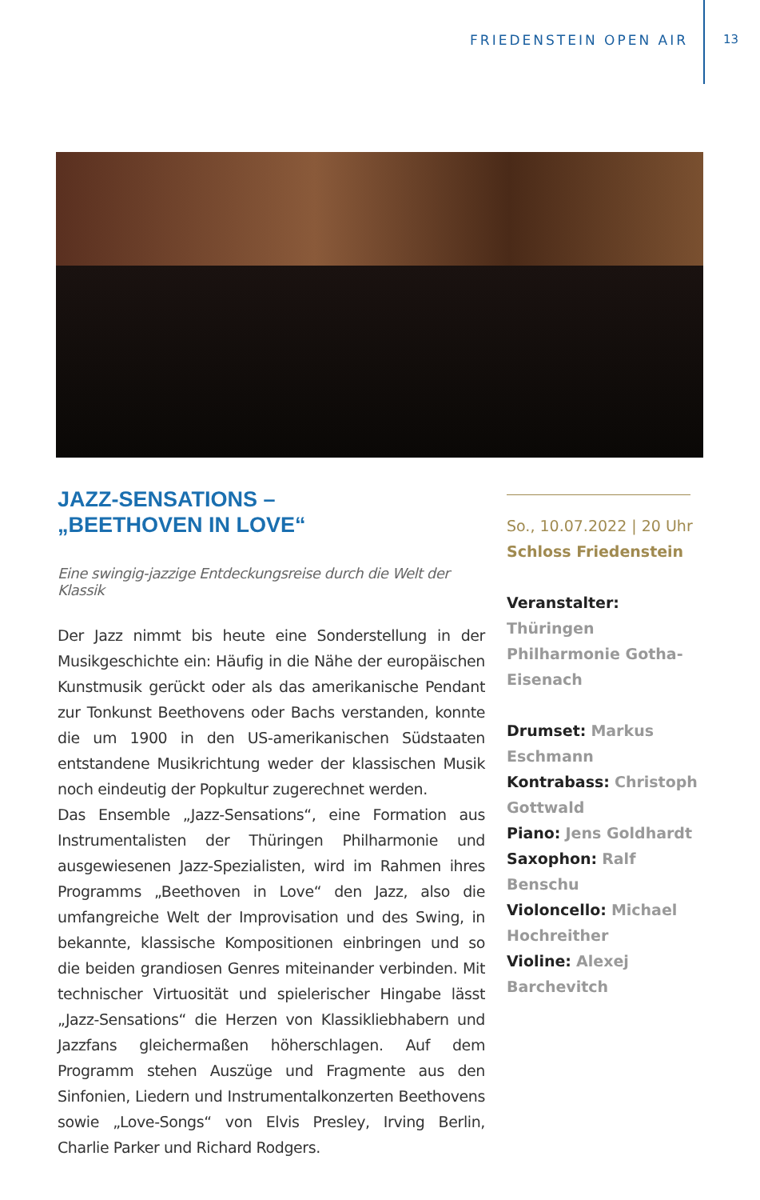FRIEDENSTEIN OPEN AIR 13
JAZZ-SENSATIONS –
„BEETHOVEN IN LOVE“
Eine swingig-jazzige Entdeckungsreise durch die Welt der Klassik
Der Jazz nimmt bis heute eine Sonderstellung in der Musikgeschichte ein: Häufig in die Nähe der europäischen Kunstmusik gerückt oder als das amerikanische Pendant zur Tonkunst Beethovens oder Bachs verstanden, konnte die um 1900 in den US-amerikanischen Südstaaten entstandene Musikrichtung weder der klassischen Musik noch eindeutig der Popkultur zugerechnet werden.
Das Ensemble „Jazz-Sensations“, eine Formation aus Instrumentalisten der Thüringen Philharmonie und ausgewiesenen Jazz-Spezialisten, wird im Rahmen ihres Programms „Beethoven in Love“ den Jazz, also die umfangreiche Welt der Improvisation und des Swing, in bekannte, klassische Kompositionen einbringen und so die beiden grandiosen Genres miteinander verbinden. Mit technischer Virtuosität und spielerischer Hingabe lässt „Jazz-Sensations“ die Herzen von Klassikliebhabern und Jazzfans gleichermaßen höherschlagen. Auf dem Programm stehen Auszüge und Fragmente aus den Sinfonien, Liedern und Instrumentalkonzerten Beethovens sowie „Love-Songs“ von Elvis Presley, Irving Berlin, Charlie Parker und Richard Rodgers.
So., 10.07.2022 | 20 Uhr
Schloss Friedenstein
Veranstalter:
Thüringen Philharmonie Gotha-Eisenach
Drumset: Markus Eschmann
Kontrabass: Christoph Gottwald
Piano: Jens Goldhardt
Saxophon: Ralf Benschu
Violoncello: Michael Hochreither
Violine: Alexej Barchevitch